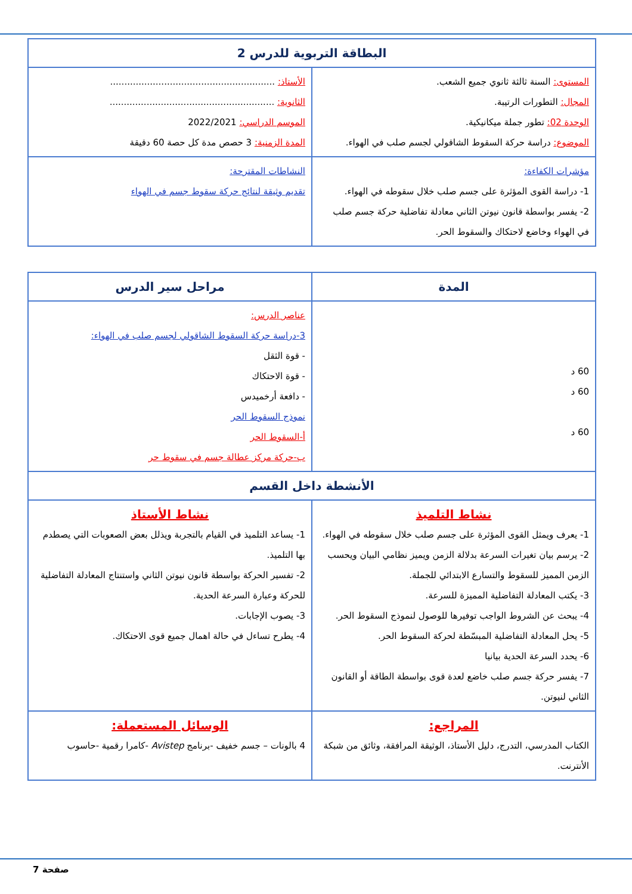| البطاقة التربوية للدرس 2 | |
| المستوى: السنة ثالثة ثانوي جميع الشعب. المجال: التطورات الرتيبة. الوحدة 02: تطور جملة ميكانيكية. الموضوع: دراسة حركة السقوط الشاقولي لجسم صلب في الهواء. | الأستاذ: .......................................................... الثانوية: .......................................................... الموسم الدراسي: 2022/2021 المدة الزمنية: 3 حصص مدة كل حصة 60 دقيقة |
| مؤشرات الكفاءة: 1- دراسة القوى المؤثرة على جسم صلب خلال سقوطه في الهواء. 2- يفسر بواسطة قانون نيوتن الثاني معادلة تفاضلية حركة جسم صلب في الهواء وخاضع لاحتكاك والسقوط الحر. | النشاطات المقترحة: تقديم وثيقة لنتائج حركة سقوط جسم في الهواء |
| المدة | مراحل سير الدرس | |
| 60 د 60 د 60 د | عناصر الدرس: 3-دراسة حركة السقوط الشاقولي لجسم صلب في الهواء: - قوة الثقل - قوة الاحتكاك - دافعة أرخميدس نموذج السقوط الحر أ-السقوط الحر ب-حركة مركز عطالة جسم في سقوط حر | |
| الأنشطة داخل القسم | | |
| نشاط التلميذ 1- يعرف ويمثل القوى المؤثرة على جسم صلب خلال سقوطه في الهواء. 2- يرسم بيان تغيرات السرعة بدلالة الزمن ويميز نظامي البيان ويحسب الزمن المميز للسقوط والتسارع الابتدائي للجملة. 3- يكتب المعادلة التفاضلية المميزة للسرعة. 4- يبحث عن الشروط الواجب توفيرها للوصول لنموذج السقوط الحر. 5- يحل المعادلة التفاضلية المبسّطة لحركة السقوط الحر. 6- يحدد السرعة الحدية بيانيا 7- يفسر حركة جسم صلب خاضع لعدة قوى بواسطة الطاقة أو القانون الثاني لنيوتن. | | نشاط الأستاذ 1- يساعد التلميذ في القيام بالتجربة ويذلل بعض الصعوبات التي يصطدم بها التلميذ. 2- تفسير الحركة بواسطة قانون نيوتن الثاني واستنتاج المعادلة التفاضلية للحركة وعبارة السرعة الحدية. 3- يصوب الإجابات. 4- يطرح تساءل في حالة اهمال جميع قوى الاحتكاك. |
| المراجع: الكتاب المدرسي، التدرج، دليل الأستاذ، الوثيقة المرافقة، وثائق من شبكة الأنترنت. | | الوسائل المستعملة: 4 بالونات – جسم خفيف -برنامج Avistep -كامرا رقمية -حاسوب |
صفحة 7